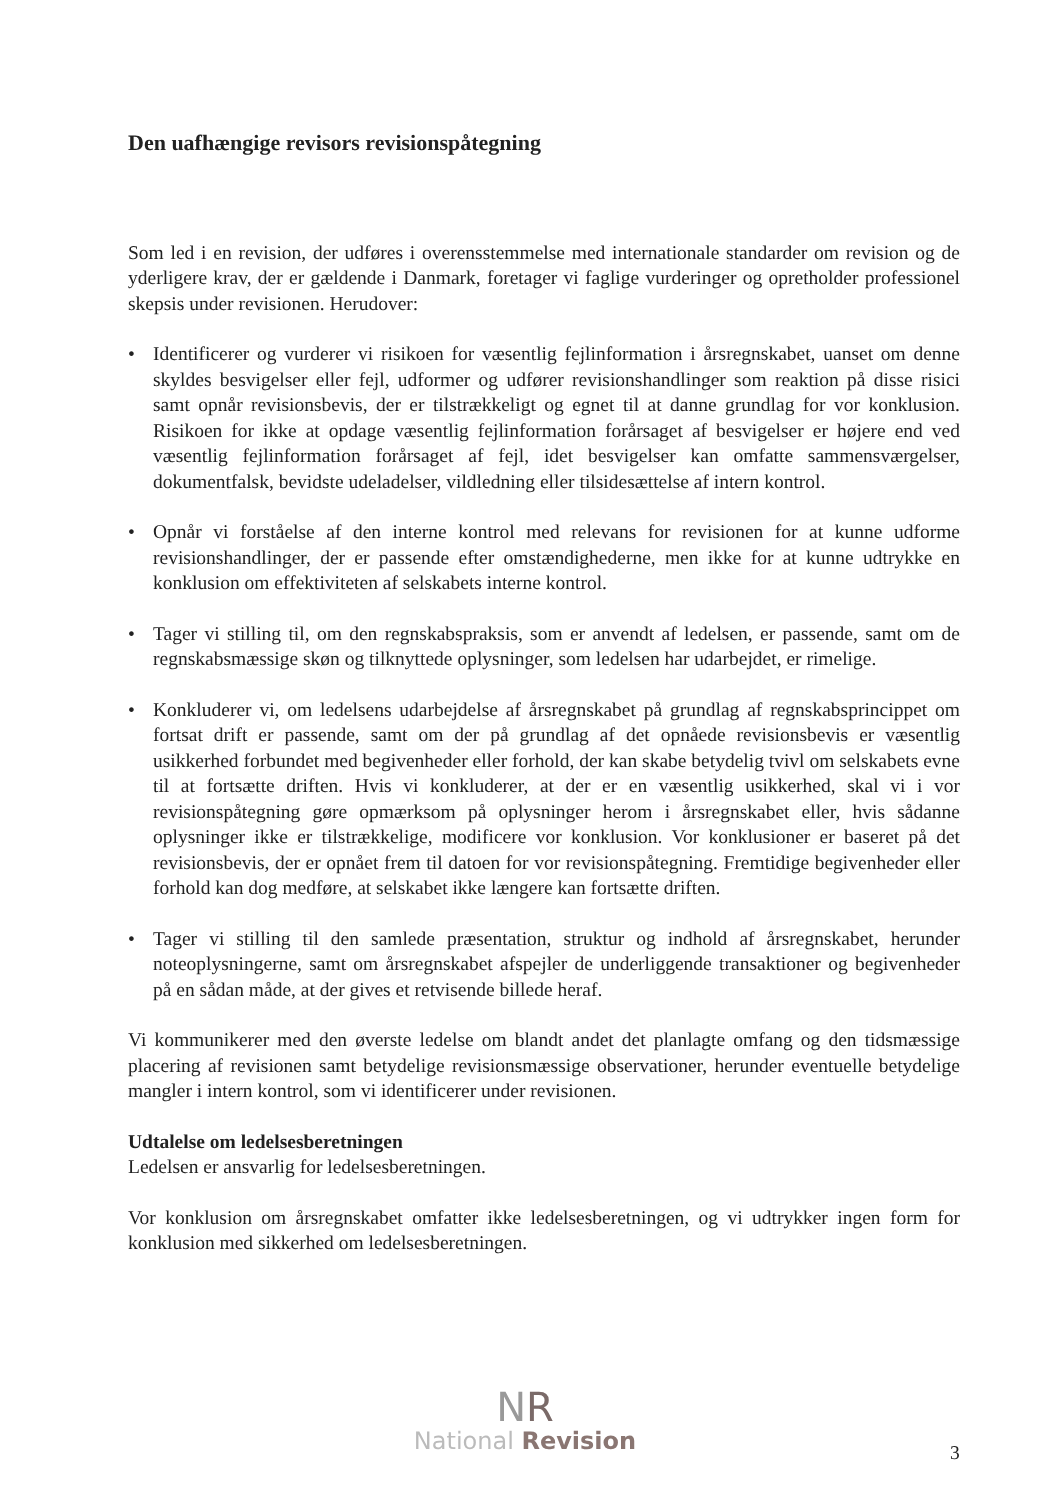Den uafhængige revisors revisionspåtegning
Som led i en revision, der udføres i overensstemmelse med internationale standarder om revision og de yderligere krav, der er gældende i Danmark, foretager vi faglige vurderinger og opretholder professionel skepsis under revisionen. Herudover:
• Identificerer og vurderer vi risikoen for væsentlig fejlinformation i årsregnskabet, uanset om denne skyldes besvigelser eller fejl, udformer og udfører revisionshandlinger som reaktion på disse risici samt opnår revisionsbevis, der er tilstrækkeligt og egnet til at danne grundlag for vor konklusion. Risikoen for ikke at opdage væsentlig fejlinformation forårsaget af besvigelser er højere end ved væsentlig fejlinformation forårsaget af fejl, idet besvigelser kan omfatte sammensværgelser, dokumentfalsk, bevidste udeladelser, vildledning eller tilsidesættelse af intern kontrol.
• Opnår vi forståelse af den interne kontrol med relevans for revisionen for at kunne udforme revisionshandlinger, der er passende efter omstændighederne, men ikke for at kunne udtrykke en konklusion om effektiviteten af selskabets interne kontrol.
• Tager vi stilling til, om den regnskabspraksis, som er anvendt af ledelsen, er passende, samt om de regnskabsmæssige skøn og tilknyttede oplysninger, som ledelsen har udarbejdet, er rimelige.
• Konkluderer vi, om ledelsens udarbejdelse af årsregnskabet på grundlag af regnskabsprincippet om fortsat drift er passende, samt om der på grundlag af det opnåede revisionsbevis er væsentlig usikkerhed forbundet med begivenheder eller forhold, der kan skabe betydelig tvivl om selskabets evne til at fortsætte driften. Hvis vi konkluderer, at der er en væsentlig usikkerhed, skal vi i vor revisionspåtegning gøre opmærksom på oplysninger herom i årsregnskabet eller, hvis sådanne oplysninger ikke er tilstrækkelige, modificere vor konklusion. Vor konklusioner er baseret på det revisionsbevis, der er opnået frem til datoen for vor revisionspåtegning. Fremtidige begivenheder eller forhold kan dog medføre, at selskabet ikke længere kan fortsætte driften.
• Tager vi stilling til den samlede præsentation, struktur og indhold af årsregnskabet, herunder noteoplysningerne, samt om årsregnskabet afspejler de underliggende transaktioner og begivenheder på en sådan måde, at der gives et retvisende billede heraf.
Vi kommunikerer med den øverste ledelse om blandt andet det planlagte omfang og den tidsmæssige placering af revisionen samt betydelige revisionsmæssige observationer, herunder eventuelle betydelige mangler i intern kontrol, som vi identificerer under revisionen.
Udtalelse om ledelsesberetningen
Ledelsen er ansvarlig for ledelsesberetningen.
Vor konklusion om årsregnskabet omfatter ikke ledelsesberetningen, og vi udtrykker ingen form for konklusion med sikkerhed om ledelsesberetningen.
NR
National Revision
3